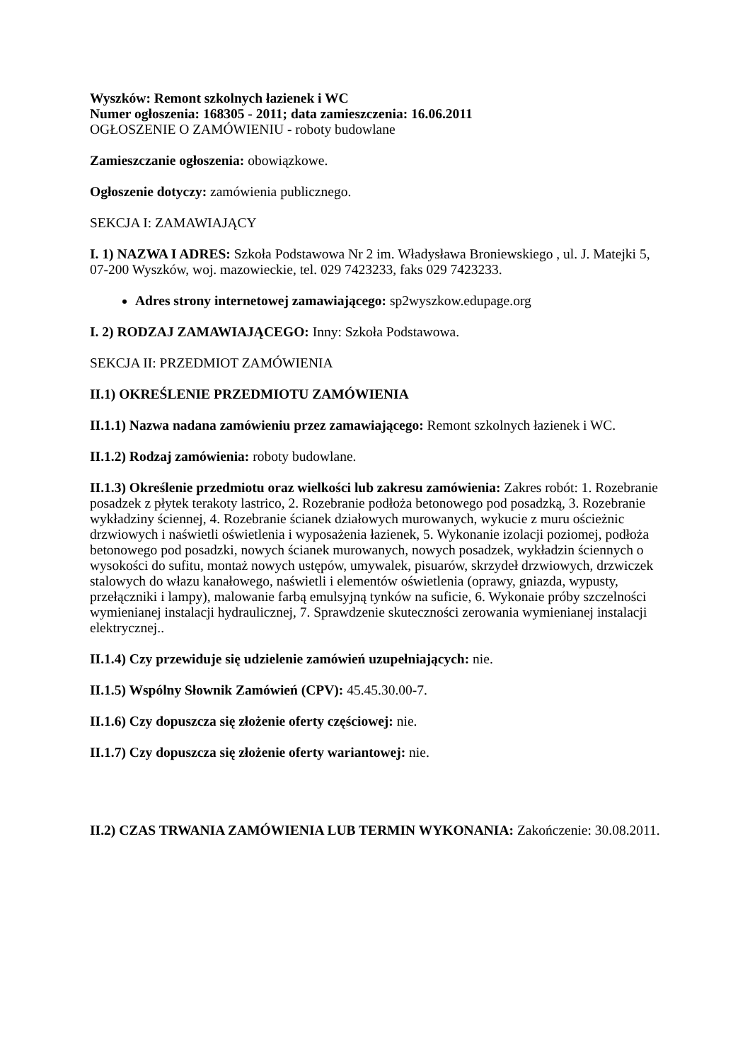Wyszków: Remont szkolnych łazienek i WC
Numer ogłoszenia: 168305 - 2011; data zamieszczenia: 16.06.2011
OGŁOSZENIE O ZAMÓWIENIU - roboty budowlane
Zamieszczanie ogłoszenia: obowiązkowe.
Ogłoszenie dotyczy: zamówienia publicznego.
SEKCJA I: ZAMAWIAJĄCY
I. 1) NAZWA I ADRES: Szkoła Podstawowa Nr 2 im. Władysława Broniewskiego , ul. J. Matejki 5, 07-200 Wyszków, woj. mazowieckie, tel. 029 7423233, faks 029 7423233.
Adres strony internetowej zamawiającego: sp2wyszkow.edupage.org
I. 2) RODZAJ ZAMAWIAJĄCEGO: Inny: Szkoła Podstawowa.
SEKCJA II: PRZEDMIOT ZAMÓWIENIA
II.1) OKREŚLENIE PRZEDMIOTU ZAMÓWIENIA
II.1.1) Nazwa nadana zamówieniu przez zamawiającego: Remont szkolnych łazienek i WC.
II.1.2) Rodzaj zamówienia: roboty budowlane.
II.1.3) Określenie przedmiotu oraz wielkości lub zakresu zamówienia: Zakres robót: 1. Rozebranie posadzek z płytek terakoty lastrico, 2. Rozebranie podłoża betonowego pod posadzką, 3. Rozebranie wykładziny ściennej, 4. Rozebranie ścianek działowych murowanych, wykucie z muru ościeżnic drzwiowych i naświetli oświetlenia i wyposażenia łazienek, 5. Wykonanie izolacji poziomej, podłoża betonowego pod posadzki, nowych ścianek murowanych, nowych posadzek, wykładzin ściennych o wysokości do sufitu, montaż nowych ustępów, umywalek, pisuarów, skrzydeł drzwiowych, drzwiczek stalowych do włazu kanałowego, naświetli i elementów oświetlenia (oprawy, gniazda, wypusty, przełączniki i lampy), malowanie farbą emulsyjną tynków na suficie, 6. Wykonaie próby szczelności wymienianej instalacji hydraulicznej, 7. Sprawdzenie skuteczności zerowania wymienianej instalacji elektrycznej..
II.1.4) Czy przewiduje się udzielenie zamówień uzupełniających: nie.
II.1.5) Wspólny Słownik Zamówień (CPV): 45.45.30.00-7.
II.1.6) Czy dopuszcza się złożenie oferty częściowej: nie.
II.1.7) Czy dopuszcza się złożenie oferty wariantowej: nie.
II.2) CZAS TRWANIA ZAMÓWIENIA LUB TERMIN WYKONANIA: Zakończenie: 30.08.2011.